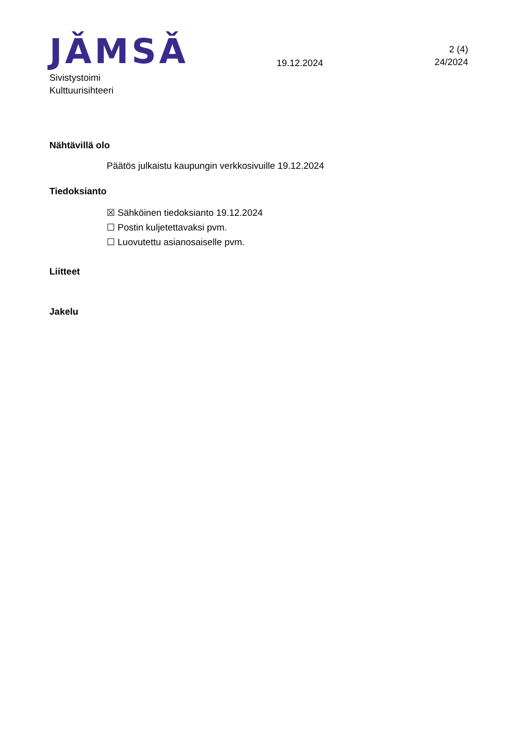JǍMSǍ
19.12.2024
2 (4)
24/2024
Sivistystoimi
Kulttuurisihteeri
Nähtävillä olo
Päätös julkaistu kaupungin verkkosivuille 19.12.2024
Tiedoksianto
☒ Sähköinen tiedoksianto 19.12.2024
☐ Postin kuljetettavaksi pvm.
☐ Luovutettu asianosaiselle pvm.
Liitteet
Jakelu